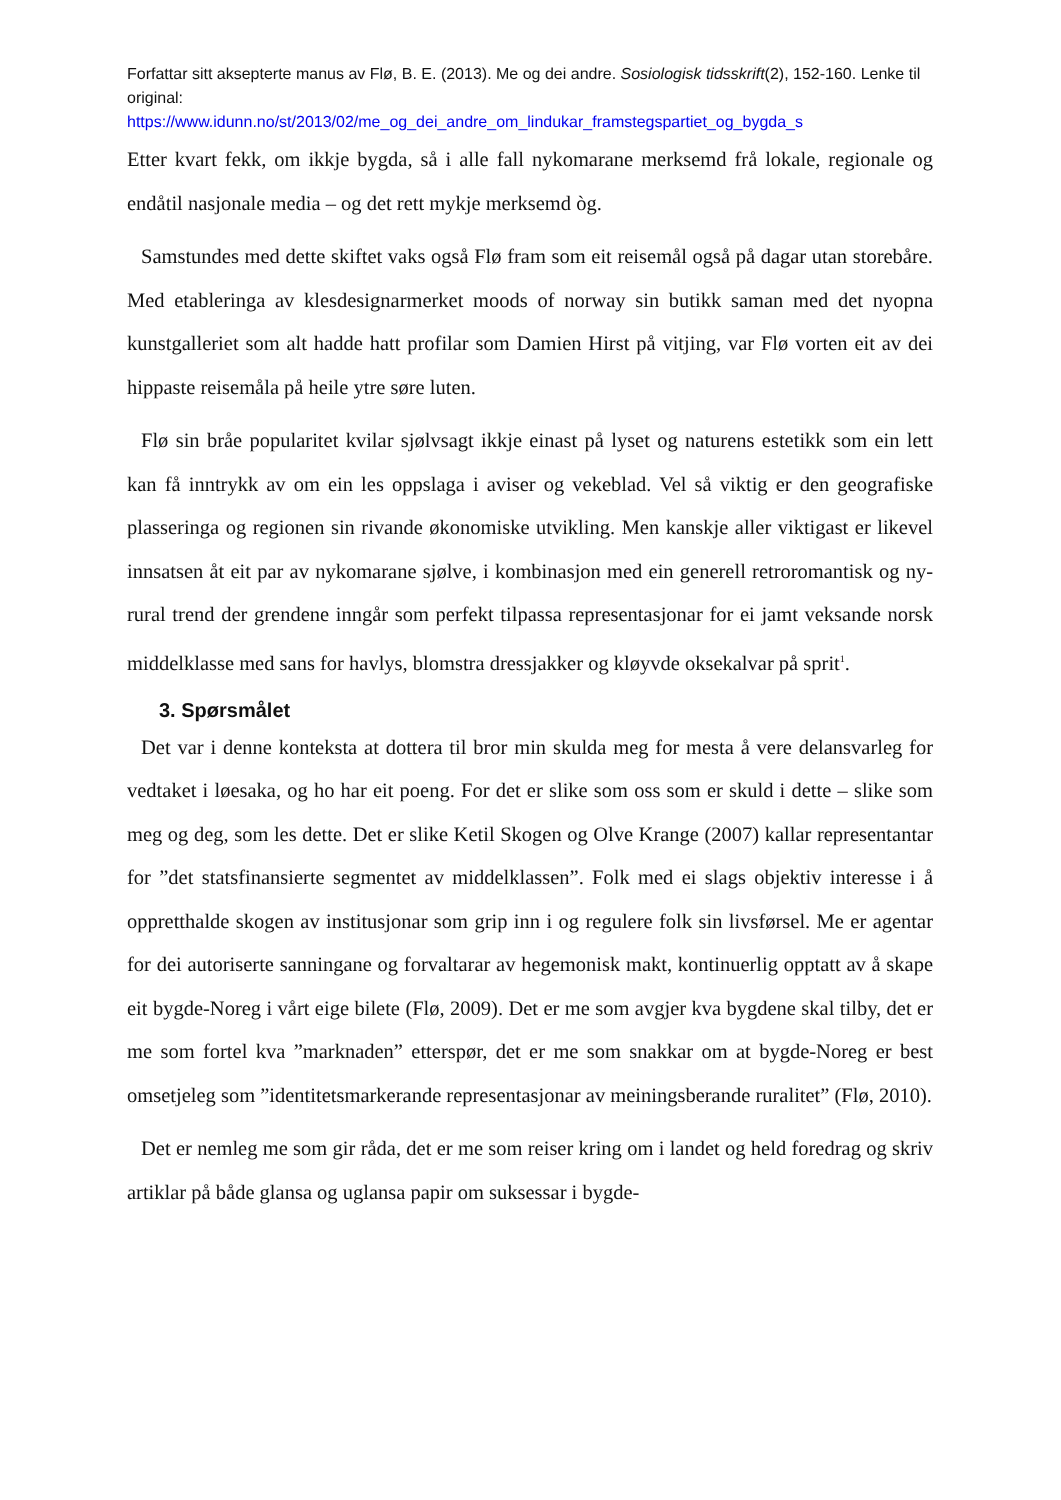Forfattar sitt aksepterte manus av Flø, B. E. (2013). Me og dei andre. Sosiologisk tidsskrift(2), 152-160. Lenke til original:
https://www.idunn.no/st/2013/02/me_og_dei_andre_om_lindukar_framstegspartiet_og_bygda_s
Etter kvart fekk, om ikkje bygda, så i alle fall nykomarane merksemd frå lokale, regionale og endåtil nasjonale media – og det rett mykje merksemd òg.
Samstundes med dette skiftet vaks også Flø fram som eit reisemål også på dagar utan storebåre. Med etableringa av klesdesignarmerket moods of norway sin butikk saman med det nyopna kunstgalleriet som alt hadde hatt profilar som Damien Hirst på vitjing, var Flø vorten eit av dei hippaste reisemåla på heile ytre søre luten.
Flø sin bråe popularitet kvilar sjølvsagt ikkje einast på lyset og naturens estetikk som ein lett kan få inntrykk av om ein les oppslaga i aviser og vekeblad. Vel så viktig er den geografiske plasseringa og regionen sin rivande økonomiske utvikling. Men kanskje aller viktigast er likevel innsatsen åt eit par av nykomarane sjølve, i kombinasjon med ein generell retroromantisk og ny-rural trend der grendene inngår som perfekt tilpassa representasjonar for ei jamt veksande norsk middelklasse med sans for havlys, blomstra dressjakker og kløyvde oksekalvar på sprit<sup>1</sup>.
3. Spørsmålet
Det var i denne konteksta at dottera til bror min skulda meg for mesta å vere delansvarleg for vedtaket i løesaka, og ho har eit poeng. For det er slike som oss som er skuld i dette – slike som meg og deg, som les dette. Det er slike Ketil Skogen og Olve Krange (2007) kallar representantar for ”det statsfinansierte segmentet av middelklassen”. Folk med ei slags objektiv interesse i å oppretthalde skogen av institusjonar som grip inn i og regulere folk sin livsførsel. Me er agentar for dei autoriserte sanningane og forvaltarar av hegemonisk makt, kontinuerlig opptatt av å skape eit bygde-Noreg i vårt eige bilete (Flø, 2009). Det er me som avgjer kva bygdene skal tilby, det er me som fortel kva ”marknaden” etterspør, det er me som snakkar om at bygde-Noreg er best omsetjeleg som ”identitetsmarkerande representasjonar av meiningsberande ruralitet” (Flø, 2010).
Det er nemleg me som gir råda, det er me som reiser kring om i landet og held foredrag og skriv artiklar på både glansa og uglansa papir om suksessar i bygde-